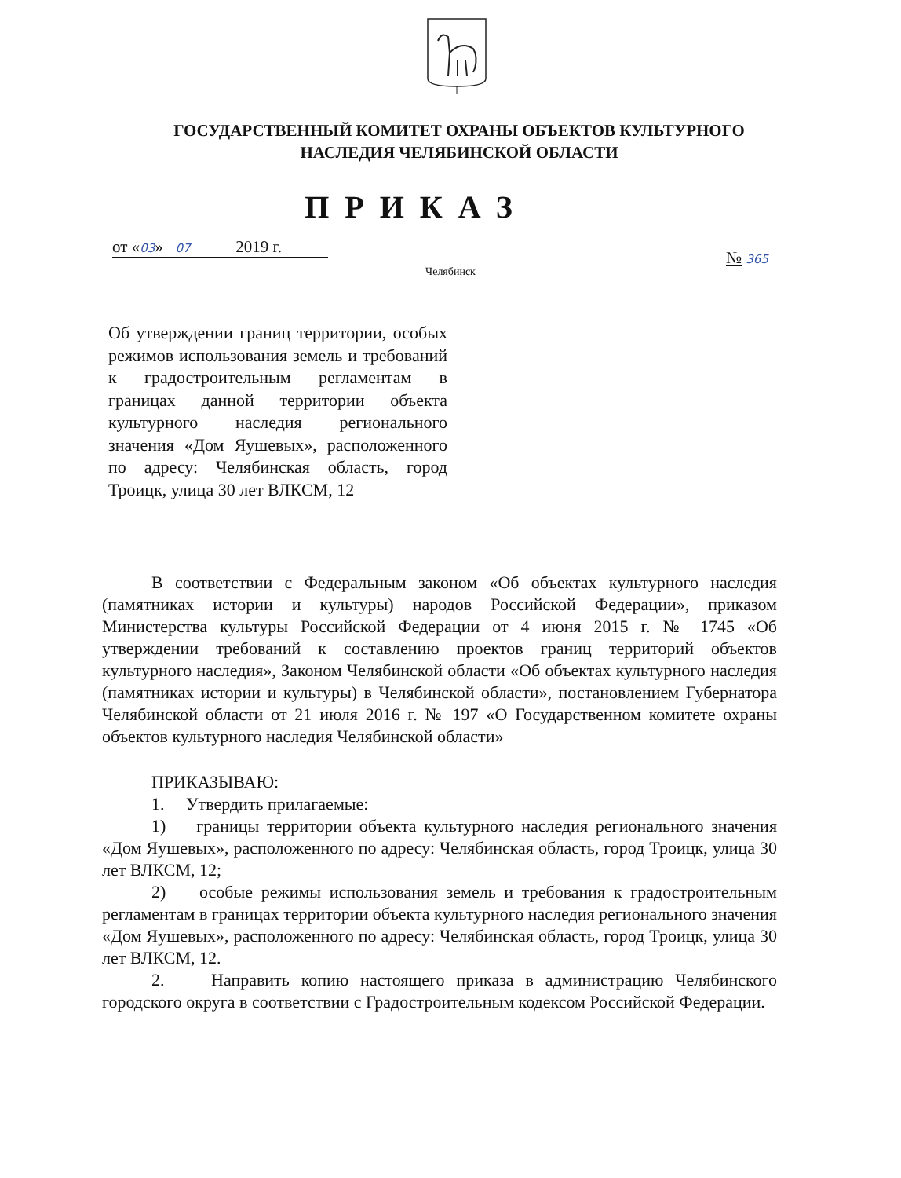ГОСУДАРСТВЕННЫЙ КОМИТЕТ ОХРАНЫ ОБЪЕКТОВ КУЛЬТУРНОГО
НАСЛЕДИЯ ЧЕЛЯБИНСКОЙ ОБЛАСТИ
ПРИКАЗ
от «03» 07 2019 г.
№ 365
Челябинск
Об утверждении границ территории, особых режимов использования земель и требований к градостроительным регламентам в границах данной территории объекта культурного наследия регионального значения «Дом Яушевых», расположенного по адресу: Челябинская область, город Троицк, улица 30 лет ВЛКСМ, 12
В соответствии с Федеральным законом «Об объектах культурного наследия (памятниках истории и культуры) народов Российской Федерации», приказом Министерства культуры Российской Федерации от 4 июня 2015 г. № 1745 «Об утверждении требований к составлению проектов границ территорий объектов культурного наследия», Законом Челябинской области «Об объектах культурного наследия (памятниках истории и культуры) в Челябинской области», постановлением Губернатора Челябинской области от 21 июля 2016 г. № 197 «О Государственном комитете охраны объектов культурного наследия Челябинской области»
ПРИКАЗЫВАЮ:
1. Утвердить прилагаемые:
1) границы территории объекта культурного наследия регионального значения «Дом Яушевых», расположенного по адресу: Челябинская область, город Троицк, улица 30 лет ВЛКСМ, 12;
2) особые режимы использования земель и требования к градостроительным регламентам в границах территории объекта культурного наследия регионального значения «Дом Яушевых», расположенного по адресу: Челябинская область, город Троицк, улица 30 лет ВЛКСМ, 12.
2. Направить копию настоящего приказа в администрацию Челябинского городского округа в соответствии с Градостроительным кодексом Российской Федерации.